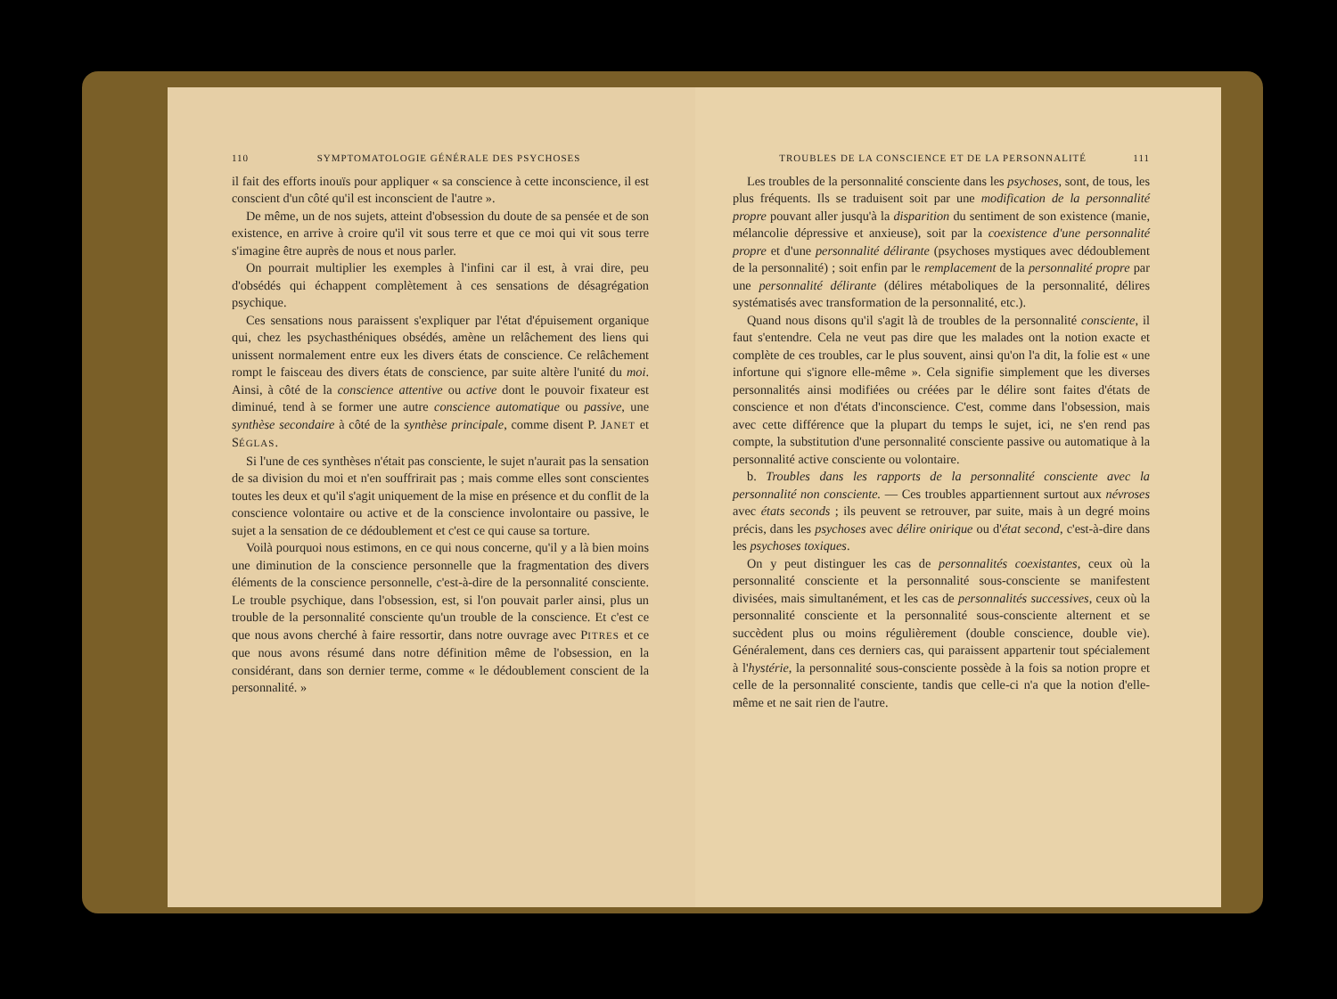110 SYMPTOMATOLOGIE GÉNÉRALE DES PSYCHOSES
il fait des efforts inouïs pour appliquer « sa conscience à cette inconscience, il est conscient d'un côté qu'il est inconscient de l'autre ».
De même, un de nos sujets, atteint d'obsession du doute de sa pensée et de son existence, en arrive à croire qu'il vit sous terre et que ce moi qui vit sous terre s'imagine être auprès de nous et nous parler.
On pourrait multiplier les exemples à l'infini car il est, à vrai dire, peu d'obsédés qui échappent complètement à ces sensations de désagrégation psychique.
Ces sensations nous paraissent s'expliquer par l'état d'épuisement organique qui, chez les psychasthéniques obsédés, amène un relâchement des liens qui unissent normalement entre eux les divers états de conscience. Ce relâchement rompt le faisceau des divers états de conscience, par suite altère l'unité du moi. Ainsi, à côté de la conscience attentive ou active dont le pouvoir fixateur est diminué, tend à se former une autre conscience automatique ou passive, une synthèse secondaire à côté de la synthèse principale, comme disent P. JANET et SÉGLAS.
Si l'une de ces synthèses n'était pas consciente, le sujet n'aurait pas la sensation de sa division du moi et n'en souffrirait pas ; mais comme elles sont conscientes toutes les deux et qu'il s'agit uniquement de la mise en présence et du conflit de la conscience volontaire ou active et de la conscience involontaire ou passive, le sujet a la sensation de ce dédoublement et c'est ce qui cause sa torture.
Voilà pourquoi nous estimons, en ce qui nous concerne, qu'il y a là bien moins une diminution de la conscience personnelle que la fragmentation des divers éléments de la conscience personnelle, c'est-à-dire de la personnalité consciente. Le trouble psychique, dans l'obsession, est, si l'on pouvait parler ainsi, plus un trouble de la personnalité consciente qu'un trouble de la conscience. Et c'est ce que nous avons cherché à faire ressortir, dans notre ouvrage avec PITRES et ce que nous avons résumé dans notre définition même de l'obsession, en la considérant, dans son dernier terme, comme « le dédoublement conscient de la personnalité. »
TROUBLES DE LA CONSCIENCE ET DE LA PERSONNALITÉ 111
Les troubles de la personnalité consciente dans les psychoses, sont, de tous, les plus fréquents. Ils se traduisent soit par une modification de la personnalité propre pouvant aller jusqu'à la disparition du sentiment de son existence (manie, mélancolie dépressive et anxieuse), soit par la coexistence d'une personnalité propre et d'une personnalité délirante (psychoses mystiques avec dédoublement de la personnalité) ; soit enfin par le remplacement de la personnalité propre par une personnalité délirante (délires métaboliques de la personnalité, délires systématisés avec transformation de la personnalité, etc.).
Quand nous disons qu'il s'agit là de troubles de la personnalité consciente, il faut s'entendre. Cela ne veut pas dire que les malades ont la notion exacte et complète de ces troubles, car le plus souvent, ainsi qu'on l'a dit, la folie est « une infortune qui s'ignore elle-même ». Cela signifie simplement que les diverses personnalités ainsi modifiées ou créées par le délire sont faites d'états de conscience et non d'états d'inconscience. C'est, comme dans l'obsession, mais avec cette différence que la plupart du temps le sujet, ici, ne s'en rend pas compte, la substitution d'une personnalité consciente passive ou automatique à la personnalité active consciente ou volontaire.
b. Troubles dans les rapports de la personnalité consciente avec la personnalité non consciente. — Ces troubles appartiennent surtout aux névroses avec états seconds ; ils peuvent se retrouver, par suite, mais à un degré moins précis, dans les psychoses avec délire onirique ou d'état second, c'est-à-dire dans les psychoses toxiques.
On y peut distinguer les cas de personnalités coexistantes, ceux où la personnalité consciente et la personnalité sous-consciente se manifestent divisées, mais simultanément, et les cas de personnalités successives, ceux où la personnalité consciente et la personnalité sous-consciente alternent et se succèdent plus ou moins régulièrement (double conscience, double vie). Généralement, dans ces derniers cas, qui paraissent appartenir tout spécialement à l'hystérie, la personnalité sous-consciente possède à la fois sa notion propre et celle de la personnalité consciente, tandis que celle-ci n'a que la notion d'elle-même et ne sait rien de l'autre.